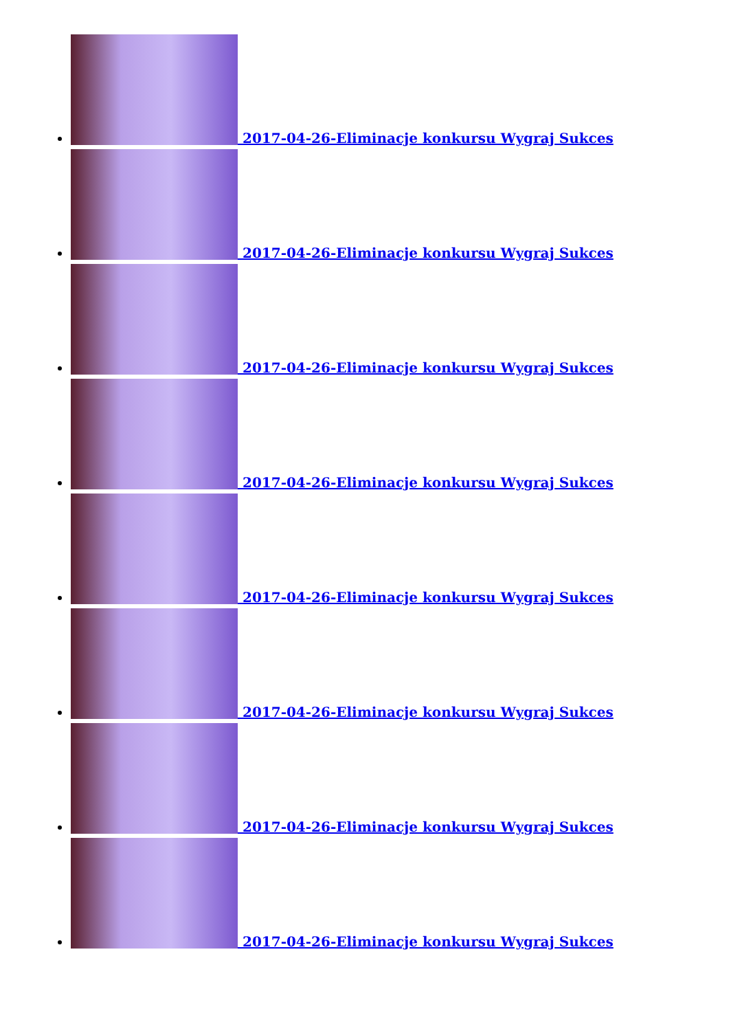2017-04-26-Eliminacje konkursu Wygraj Sukces
2017-04-26-Eliminacje konkursu Wygraj Sukces
2017-04-26-Eliminacje konkursu Wygraj Sukces
2017-04-26-Eliminacje konkursu Wygraj Sukces
2017-04-26-Eliminacje konkursu Wygraj Sukces
2017-04-26-Eliminacje konkursu Wygraj Sukces
2017-04-26-Eliminacje konkursu Wygraj Sukces
2017-04-26-Eliminacje konkursu Wygraj Sukces